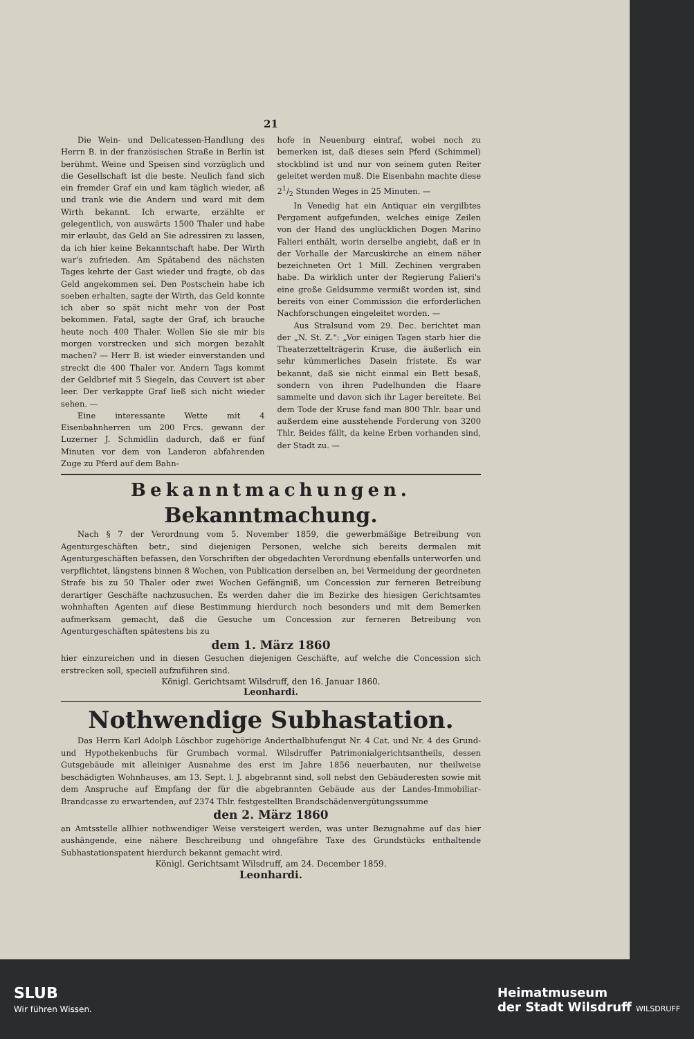21
Die Wein- und Delicatessen-Handlung des Herrn B. in der französischen Straße in Berlin ist berühmt. Weine und Speisen sind vorzüglich und die Gesellschaft ist die beste. Neulich fand sich ein fremder Graf ein und kam täglich wieder, aß und trank wie die Andern und ward mit dem Wirth bekannt. Ich erwarte, erzählte er gelegentlich, von auswärts 1500 Thaler und habe mir erlaubt, das Geld an Sie adressiren zu lassen, da ich hier keine Bekanntschaft habe. Der Wirth war's zufrieden. Am Spätabend des nächsten Tages kehrte der Gast wieder und fragte, ob das Geld angekommen sei. Den Postschein habe ich soeben erhalten, sagte der Wirth, das Geld konnte ich aber so spät nicht mehr von der Post bekommen. Fatal, sagte der Graf, ich brauche heute noch 400 Thaler. Wollen Sie sie mir bis morgen vorstrecken und sich morgen bezahlt machen? — Herr B. ist wieder einverstanden und streckt die 400 Thaler vor. Andern Tags kommt der Geldbrief mit 5 Siegeln, das Couvert ist aber leer. Der verkappte Graf ließ sich nicht wieder sehen. —
Eine interessante Wette mit 4 Eisenbahnherren um 200 Frcs. gewann der Luzerner J. Schmidlin dadurch, daß er fünf Minuten vor dem von Landeron abfahrenden Zuge zu Pferd auf dem Bahn-
hofe in Neuenburg eintraf, wobei noch zu bemerken ist, daß dieses sein Pferd (Schimmel) stockblind ist und nur von seinem guten Reiter geleitet werden muß. Die Eisenbahn machte diese 21/2 Stunden Weges in 25 Minuten. —
In Venedig hat ein Antiquar ein vergilbtes Pergament aufgefunden, welches einige Zeilen von der Hand des unglücklichen Dogen Marino Falieri enthält, worin derselbe angiebt, daß er in der Vorhalle der Marcuskirche an einem näher bezeichneten Ort 1 Mill. Zechinen vergraben habe. Da wirklich unter der Regierung Falieri's eine große Geldsumme vermißt worden ist, sind bereits von einer Commission die erforderlichen Nachforschungen eingeleitet worden. —
Aus Stralsund vom 29. Dec. berichtet man der „N. St. Z.": „Vor einigen Tagen starb hier die Theaterzettelträgerin Kruse, die äußerlich ein sehr kümmerliches Dasein fristete. Es war bekannt, daß sie nicht einmal ein Bett besaß, sondern von ihren Pudelhunden die Haare sammelte und davon sich ihr Lager bereitete. Bei dem Tode der Kruse fand man 800 Thlr. baar und außerdem eine ausstehende Forderung von 3200 Thlr. Beides fällt, da keine Erben vorhanden sind, der Stadt zu. —
Bekanntmachungen.
Bekanntmachung.
Nach § 7 der Verordnung vom 5. November 1859, die gewerbmäßige Betreibung von Agenturgeschäften betr., sind diejenigen Personen, welche sich bereits dermalen mit Agenturgeschäften befassen, den Vorschriften der obgedachten Verordnung ebenfalls unterworfen und verpflichtet, längstens binnen 8 Wochen, von Publication derselben an, bei Vermeidung der geordneten Strafe bis zu 50 Thaler oder zwei Wochen Gefängniß, um Concession zur ferneren Betreibung derartiger Geschäfte nachzusuchen. Es werden daher die im Bezirke des hiesigen Gerichtsamtes wohnhaften Agenten auf diese Bestimmung hierdurch noch besonders und mit dem Bemerken aufmerksam gemacht, daß die Gesuche um Concession zur ferneren Betreibung von Agenturgeschäften spätestens bis zu
dem 1. März 1860
hier einzureichen und in diesen Gesuchen diejenigen Geschäfte, auf welche die Concession sich erstrecken soll, speciell aufzuführen sind.
Königl. Gerichtsamt Wilsdruff, den 16. Januar 1860.
Leonhardi.
Nothwendige Subhastation.
Das Herrn Karl Adolph Löschbor zugehörige Anderthalbhufengut Nr. 4 Cat. und Nr. 4 des Grund- und Hypothekenbuchs für Grumbach vormal. Wilsdruffer Patrimonialgerichtsantheils, dessen Gutsgebäude mit alleiniger Ausnahme des erst im Jahre 1856 neuerbauten, nur theilweise beschädigten Wohnhauses, am 13. Sept. l. J. abgebrannt sind, soll nebst den Gebäuderesten sowie mit dem Anspruche auf Empfang der für die abgebrannten Gebäude aus der Landes-Immobiliar-Brandcasse zu erwartenden, auf 2374 Thlr. festgestellten Brandschädenvergütungssumme
den 2. März 1860
an Amtsstelle allhier nothwendiger Weise versteigert werden, was unter Bezugnahme auf das hier aushängende, eine nähere Beschreibung und ohngefähre Taxe des Grundstücks enthaltende Subhastationspatent hierdurch bekannt gemacht wird.
Königl. Gerichtsamt Wilsdruff, am 24. December 1859.
Leonhardi.
SLUB
Wir führen Wissen.
Heimatmuseum
der Stadt Wilsdruff WILSDRUFF